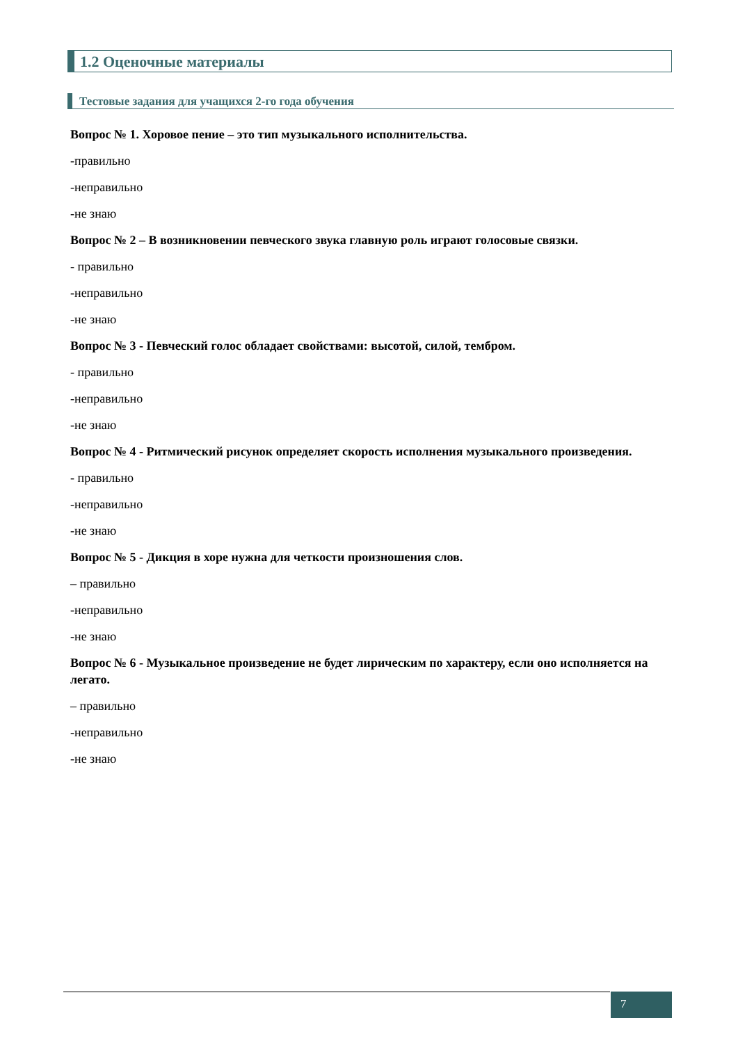1.2 Оценочные материалы
Тестовые задания для учащихся 2-го года обучения
Вопрос № 1. Хоровое пение – это тип музыкального исполнительства.
-правильно
-неправильно
-не знаю
Вопрос № 2 – В возникновении певческого звука главную роль играют голосовые связки.
- правильно
-неправильно
-не знаю
Вопрос № 3 - Певческий голос обладает свойствами: высотой, силой, тембром.
- правильно
-неправильно
-не знаю
Вопрос № 4 - Ритмический рисунок определяет скорость исполнения музыкального произведения.
- правильно
-неправильно
-не знаю
Вопрос № 5 - Дикция в хоре нужна для четкости произношения слов.
– правильно
-неправильно
-не знаю
Вопрос № 6 - Музыкальное произведение не будет лирическим по характеру, если оно исполняется на легато.
– правильно
-неправильно
-не знаю
7